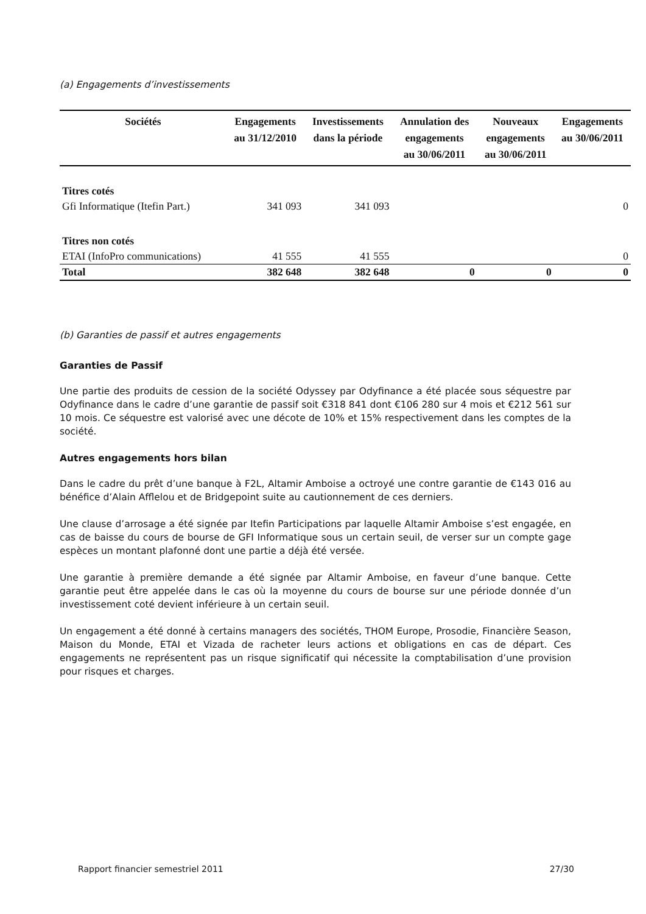(a) Engagements d’investissements
| Sociétés | Engagements au 31/12/2010 | Investissements dans la période | Annulation des engagements au 30/06/2011 | Nouveaux engagements au 30/06/2011 | Engagements au 30/06/2011 |
| --- | --- | --- | --- | --- | --- |
| Titres cotés | | | | | |
| Gfi Informatique (Itefin Part.) | 341 093 | 341 093 | | | 0 |
| Titres non cotés | | | | | |
| ETAI (InfoPro communications) | 41 555 | 41 555 | | | 0 |
| Total | 382 648 | 382 648 | 0 | 0 | 0 |
(b) Garanties de passif et autres engagements
Garanties de Passif
Une partie des produits de cession de la société Odyssey par Odyfinance a été placée sous séquestre par Odyfinance dans le cadre d’une garantie de passif soit €318 841 dont €106 280 sur 4 mois et €212 561 sur 10 mois. Ce séquestre est valorisé avec une décote de 10% et 15% respectivement dans les comptes de la société.
Autres engagements hors bilan
Dans le cadre du prêt d’une banque à F2L, Altamir Amboise a octroyé une contre garantie de €143 016 au bénéfice d’Alain Afflelou et de Bridgepoint suite au cautionnement de ces derniers.
Une clause d’arrosage a été signée par Itefin Participations par laquelle Altamir Amboise s’est engagée, en cas de baisse du cours de bourse de GFI Informatique sous un certain seuil, de verser sur un compte gage espèces un montant plafonné dont une partie a déjà été versée.
Une garantie à première demande a été signée par Altamir Amboise, en faveur d’une banque. Cette garantie peut être appelée dans le cas où la moyenne du cours de bourse sur une période donnée d’un investissement coté devient inférieure à un certain seuil.
Un engagement a été donné à certains managers des sociétés, THOM Europe, Prosodie, Financière Season, Maison du Monde, ETAI et Vizada de racheter leurs actions et obligations en cas de départ. Ces engagements ne représentent pas un risque significatif qui nécessite la comptabilisation d’une provision pour risques et charges.
Rapport financier semestriel 2011 27/30